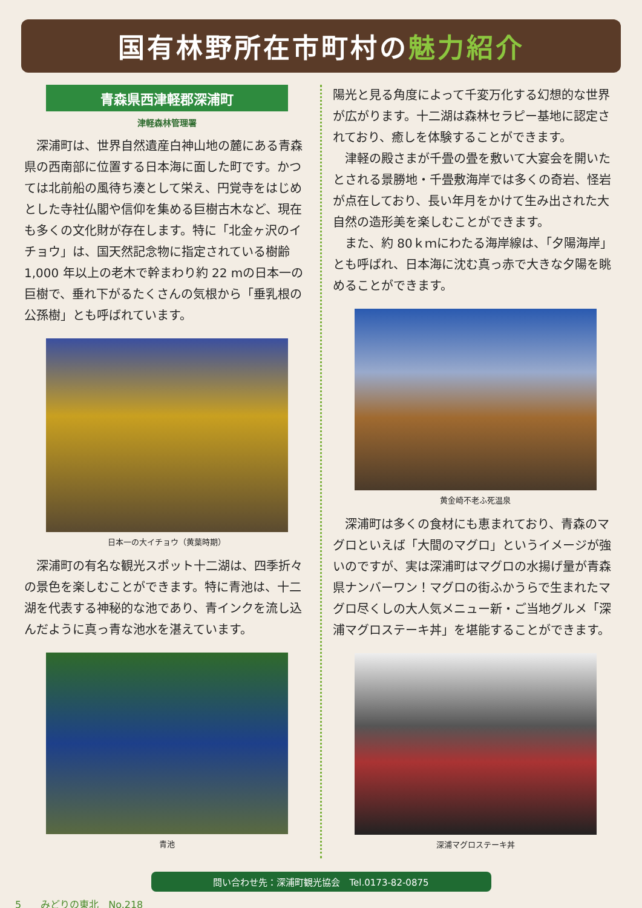国有林野所在市町村の魅力紹介
青森県西津軽郡深浦町
津軽森林管理署
深浦町は、世界自然遺産白神山地の麓にある青森県の西南部に位置する日本海に面した町です。かつては北前船の風待ち湊として栄え、円覚寺をはじめとした寺社仏閣や信仰を集める巨樹古木など、現在も多くの文化財が存在します。特に「北金ヶ沢のイチョウ」は、国天然記念物に指定されている樹齢 1,000 年以上の老木で幹まわり約 22 mの日本一の巨樹で、垂れ下がるたくさんの気根から「垂乳根の公孫樹」とも呼ばれています。
日本一の大イチョウ（黄葉時期）
深浦町の有名な観光スポット十二湖は、四季折々の景色を楽しむことができます。特に青池は、十二湖を代表する神秘的な池であり、青インクを流し込んだように真っ青な池水を湛えています。
青池
陽光と見る角度によって千変万化する幻想的な世界が広がります。十二湖は森林セラピー基地に認定されており、癒しを体験することができます。
津軽の殿さまが千畳の畳を敷いて大宴会を開いたとされる景勝地・千畳敷海岸では多くの奇岩、怪岩が点在しており、長い年月をかけて生み出された大自然の造形美を楽しむことができます。
また、約 80ｋｍにわたる海岸線は、「夕陽海岸」とも呼ばれ、日本海に沈む真っ赤で大きな夕陽を眺めることができます。
黄金崎不老ふ死温泉
深浦町は多くの食材にも恵まれており、青森のマグロといえば「大間のマグロ」というイメージが強いのですが、実は深浦町はマグロの水揚げ量が青森県ナンバーワン！マグロの街ふかうらで生まれたマグロ尽くしの大人気メニュー新・ご当地グルメ「深浦マグロステーキ丼」を堪能することができます。
深浦マグロステーキ丼
問い合わせ先：深浦町観光協会　Tel.0173-82-0875
5　　みどりの東北　No.218